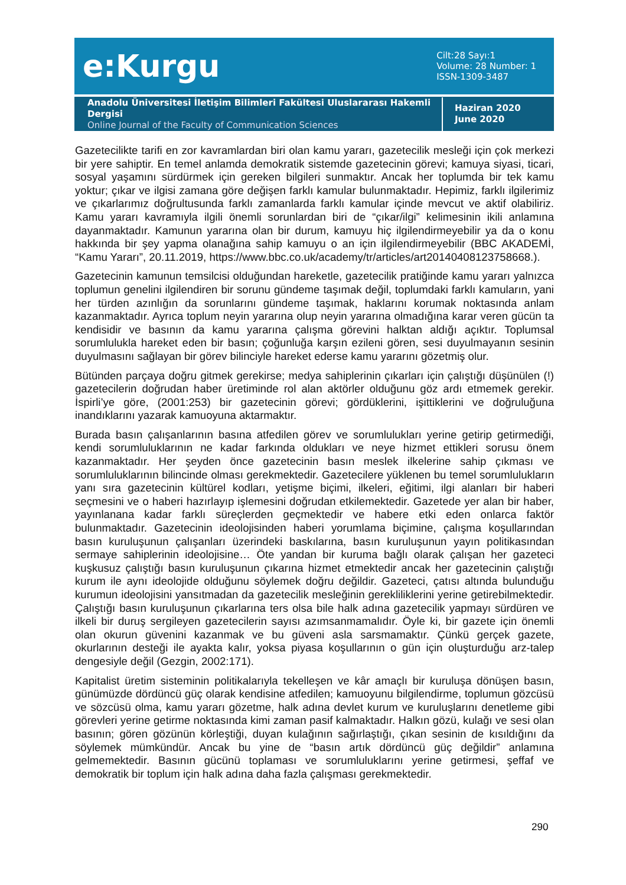e:Kurgu
Cilt:28 Sayı:1
Volume: 28 Number: 1
ISSN-1309-3487
Anadolu Üniversitesi İletişim Bilimleri Fakültesi Uluslararası Hakemli Dergisi
Online Journal of the Faculty of Communication Sciences
Haziran 2020
June 2020
Gazetecilikte tarifi en zor kavramlardan biri olan kamu yararı, gazetecilik mesleği için çok merkezi bir yere sahiptir. En temel anlamda demokratik sistemde gazetecinin görevi; kamuya siyasi, ticari, sosyal yaşamını sürdürmek için gereken bilgileri sunmaktır. Ancak her toplumda bir tek kamu yoktur; çıkar ve ilgisi zamana göre değişen farklı kamular bulunmaktadır. Hepimiz, farklı ilgilerimiz ve çıkarlarımız doğrultusunda farklı zamanlarda farklı kamular içinde mevcut ve aktif olabiliriz. Kamu yararı kavramıyla ilgili önemli sorunlardan biri de “çıkar/ilgi” kelimesinin ikili anlamına dayanmaktadır. Kamunun yararına olan bir durum, kamuyu hiç ilgilendirmeyebilir ya da o konu hakkında bir şey yapma olanağına sahip kamuyu o an için ilgilendirmeyebilir (BBC AKADEMİ, “Kamu Yararı”, 20.11.2019, https://www.bbc.co.uk/academy/tr/articles/art20140408123758668.).
Gazetecinin kamunun temsilcisi olduğundan hareketle, gazetecilik pratiğinde kamu yararı yalnızca toplumun genelini ilgilendiren bir sorunu gündeme taşımak değil, toplumdaki farklı kamuların, yani her türden azınlığın da sorunlarını gündeme taşımak, haklarını korumak noktasında anlam kazanmaktadır. Ayrıca toplum neyin yararına olup neyin yararına olmadığına karar veren gücün ta kendisidir ve basının da kamu yararına çalışma görevini halktan aldığı açıktır. Toplumsal sorumlulukla hareket eden bir basın; çoğunluğa karşın ezileni gören, sesi duyulmayanın sesinin duyulmasını sağlayan bir görev bilinciyle hareket ederse kamu yararını gözetmiş olur.
Bütünden parçaya doğru gitmek gerekirse; medya sahiplerinin çıkarları için çalıştığı düşünülen (!) gazetecilerin doğrudan haber üretiminde rol alan aktörler olduğunu göz ardı etmemek gerekir. İspirli’ye göre, (2001:253) bir gazetecinin görevi; gördüklerini, işittiklerini ve doğruluğuna inandıklarını yazarak kamuoyuna aktarmaktır.
Burada basın çalışanlarının basına atfedilen görev ve sorumlulukları yerine getirip getirmediği, kendi sorumluluklarının ne kadar farkında oldukları ve neye hizmet ettikleri sorusu önem kazanmaktadır. Her şeyden önce gazetecinin basın meslek ilkelerine sahip çıkması ve sorumluluklarının bilincinde olması gerekmektedir. Gazetecilere yüklenen bu temel sorumlulukların yanı sıra gazetecinin kültürel kodları, yetişme biçimi, ilkeleri, eğitimi, ilgi alanları bir haberi seçmesini ve o haberi hazırlayıp işlemesini doğrudan etkilemektedir. Gazetede yer alan bir haber, yayınlanana kadar farklı süreçlerden geçmektedir ve habere etki eden onlarca faktör bulunmaktadır. Gazetecinin ideolojisinden haberi yorumlama biçimine, çalışma koşullarından basın kuruluşunun çalışanları üzerindeki baskılarına, basın kuruluşunun yayın politikasından sermaye sahiplerinin ideolojisine… Öte yandan bir kuruma bağlı olarak çalışan her gazeteci kuşkusuz çalıştığı basın kuruluşunun çıkarına hizmet etmektedir ancak her gazetecinin çalıştığı kurum ile aynı ideolojide olduğunu söylemek doğru değildir. Gazeteci, çatısı altında bulunduğu kurumun ideolojisini yansıtmadan da gazetecilik mesleğinin gerekliliklerini yerine getirebilmektedir. Çalıştığı basın kuruluşunun çıkarlarına ters olsa bile halk adına gazetecilik yapmayı sürdüren ve ilkeli bir duruş sergileyen gazetecilerin sayısı azımsanmamalıdır. Öyle ki, bir gazete için önemli olan okurun güvenini kazanmak ve bu güveni asla sarsmamaktır. Çünkü gerçek gazete, okurlarının desteği ile ayakta kalır, yoksa piyasa koşullarının o gün için oluşturduğu arz-talep dengesiyle değil (Gezgin, 2002:171).
Kapitalist üretim sisteminin politikalarıyla tekelleşen ve kâr amaçlı bir kuruluşa dönüşen basın, günümüzde dördüncü güç olarak kendisine atfedilen; kamuoyunu bilgilendirme, toplumun gözcüsü ve sözcüsü olma, kamu yararı gözetme, halk adına devlet kurum ve kuruluşlarını denetleme gibi görevleri yerine getirme noktasında kimi zaman pasif kalmaktadır. Halkın gözü, kulağı ve sesi olan basının; gören gözünün körleştiği, duyan kulağının sağırlaştığı, çıkan sesinin de kısıldığını da söylemek mümkündür. Ancak bu yine de “basın artık dördüncü güç değildir” anlamına gelmemektedir. Basının gücünü toplaması ve sorumluluklarını yerine getirmesi, şeffaf ve demokratik bir toplum için halk adına daha fazla çalışması gerekmektedir.
290